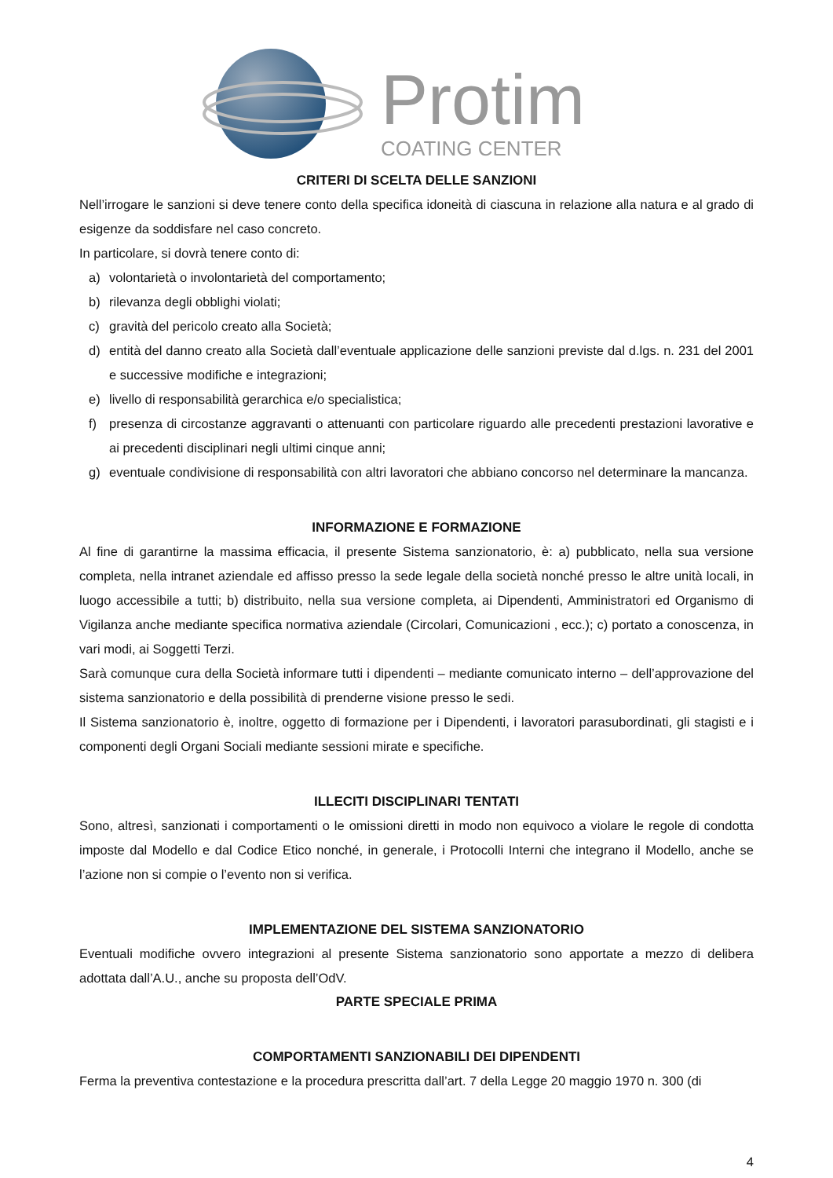Protim
COATING CENTER
CRITERI DI SCELTA DELLE SANZIONI
Nell’irrogare le sanzioni si deve tenere conto della specifica idoneità di ciascuna in relazione alla natura e al grado di esigenze da soddisfare nel caso concreto.
In particolare, si dovrà tenere conto di:
a) volontarietà o involontarietà del comportamento;
b) rilevanza degli obblighi violati;
c) gravità del pericolo creato alla Società;
d) entità del danno creato alla Società dall’eventuale applicazione delle sanzioni previste dal d.lgs. n. 231 del 2001 e successive modifiche e integrazioni;
e) livello di responsabilità gerarchica e/o specialistica;
f) presenza di circostanze aggravanti o attenuanti con particolare riguardo alle precedenti prestazioni lavorative e ai precedenti disciplinari negli ultimi cinque anni;
g) eventuale condivisione di responsabilità con altri lavoratori che abbiano concorso nel determinare la mancanza.
INFORMAZIONE E FORMAZIONE
Al fine di garantirne la massima efficacia, il presente Sistema sanzionatorio, è: a) pubblicato, nella sua versione completa, nella intranet aziendale ed affisso presso la sede legale della società nonché presso le altre unità locali, in luogo accessibile a tutti; b) distribuito, nella sua versione completa, ai Dipendenti, Amministratori ed Organismo di Vigilanza anche mediante specifica normativa aziendale (Circolari, Comunicazioni , ecc.); c) portato a conoscenza, in vari modi, ai Soggetti Terzi.
Sarà comunque cura della Società informare tutti i dipendenti – mediante comunicato interno – dell’approvazione del sistema sanzionatorio e della possibilità di prenderne visione presso le sedi.
Il Sistema sanzionatorio è, inoltre, oggetto di formazione per i Dipendenti, i lavoratori parasubordinati, gli stagisti e i componenti degli Organi Sociali mediante sessioni mirate e specifiche.
ILLECITI DISCIPLINARI TENTATI
Sono, altresì, sanzionati i comportamenti o le omissioni diretti in modo non equivoco a violare le regole di condotta imposte dal Modello e dal Codice Etico nonché, in generale, i Protocolli Interni che integrano il Modello, anche se l’azione non si compie o l’evento non si verifica.
IMPLEMENTAZIONE DEL SISTEMA SANZIONATORIO
Eventuali modifiche ovvero integrazioni al presente Sistema sanzionatorio sono apportate a mezzo di delibera adottata dall’A.U., anche su proposta dell’OdV.
PARTE SPECIALE PRIMA
COMPORTAMENTI SANZIONABILI DEI DIPENDENTI
Ferma la preventiva contestazione e la procedura prescritta dall’art. 7 della Legge 20 maggio 1970 n. 300 (di
4